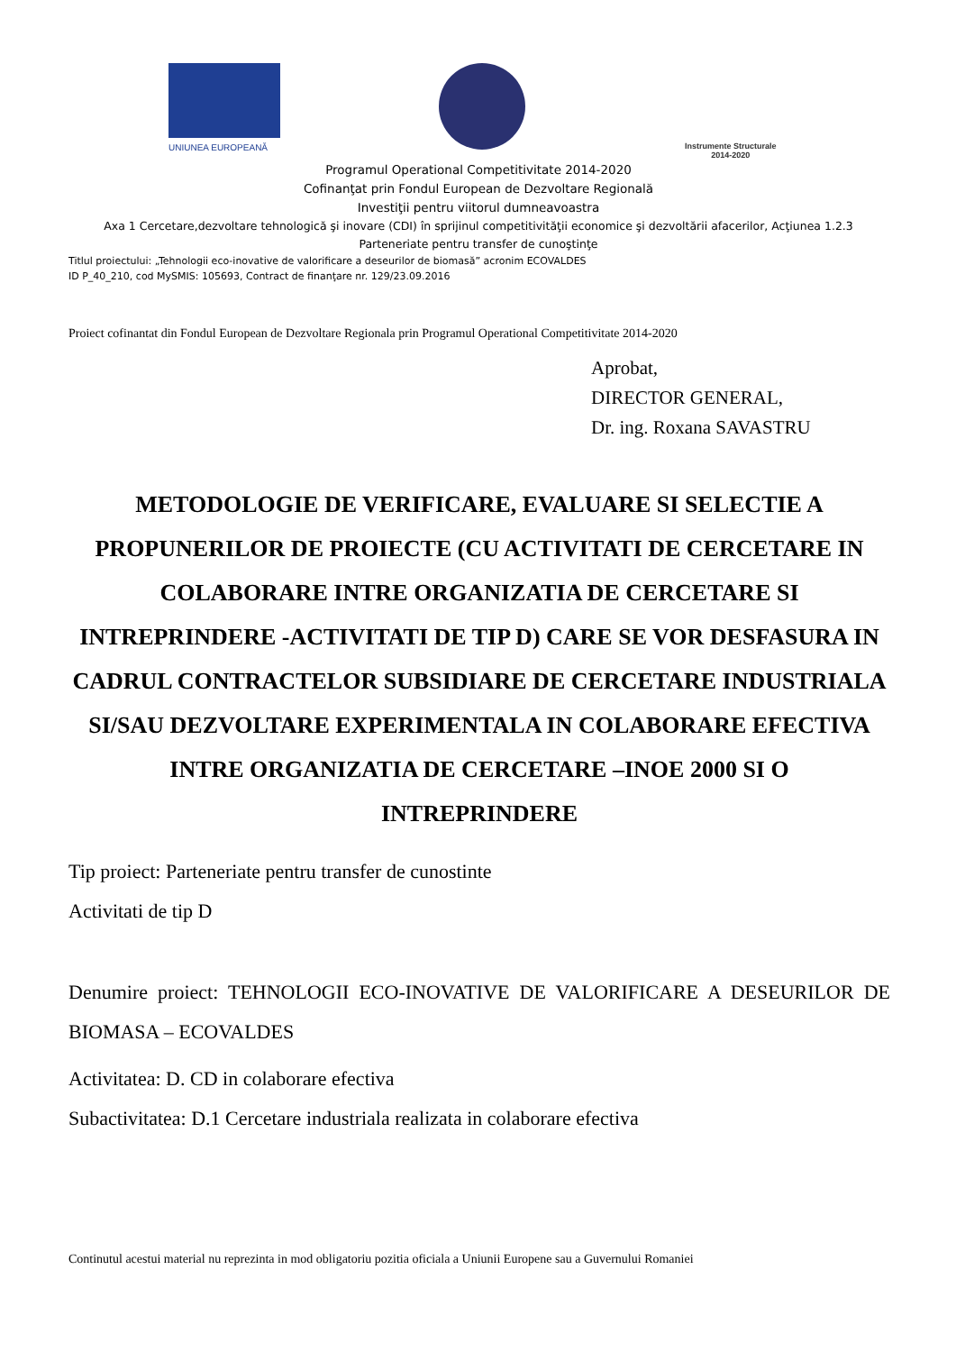UNIUNEA EUROPEANĂ
Instrumente Structurale
2014-2020
Programul Operational Competitivitate 2014-2020
Cofinanţat prin Fondul European de Dezvoltare Regională
Investiţii pentru viitorul dumneavoastra
Axa 1 Cercetare,dezvoltare tehnologică şi inovare (CDI) în sprijinul competitivităţii economice şi dezvoltării afacerilor, Acţiunea 1.2.3
Parteneriate pentru transfer de cunoştinţe
Titlul proiectului: „Tehnologii eco-inovative de valorificare a deseurilor de biomasă” acronim ECOVALDES
ID P_40_210, cod MySMIS: 105693, Contract de finanţare nr. 129/23.09.2016
Proiect cofinantat din Fondul European de Dezvoltare Regionala prin Programul Operational Competitivitate 2014-2020
Aprobat,
DIRECTOR GENERAL,
Dr. ing. Roxana SAVASTRU
METODOLOGIE DE VERIFICARE, EVALUARE SI SELECTIE A PROPUNERILOR DE PROIECTE (CU ACTIVITATI DE CERCETARE IN COLABORARE INTRE ORGANIZATIA DE CERCETARE SI INTREPRINDERE -ACTIVITATI DE TIP D) CARE SE VOR DESFASURA IN CADRUL CONTRACTELOR SUBSIDIARE DE CERCETARE INDUSTRIALA SI/SAU DEZVOLTARE EXPERIMENTALA IN COLABORARE EFECTIVA INTRE ORGANIZATIA DE CERCETARE –INOE 2000 SI O INTREPRINDERE
Tip proiect: Parteneriate pentru transfer de cunostinte
Activitati de tip D
Denumire proiect: TEHNOLOGII ECO-INOVATIVE DE VALORIFICARE A DESEURILOR DE BIOMASA – ECOVALDES
Activitatea: D. CD in colaborare efectiva
Subactivitatea: D.1 Cercetare industriala realizata in colaborare efectiva
Continutul acestui material nu reprezinta in mod obligatoriu pozitia oficiala a Uniunii Europene sau a Guvernului Romaniei